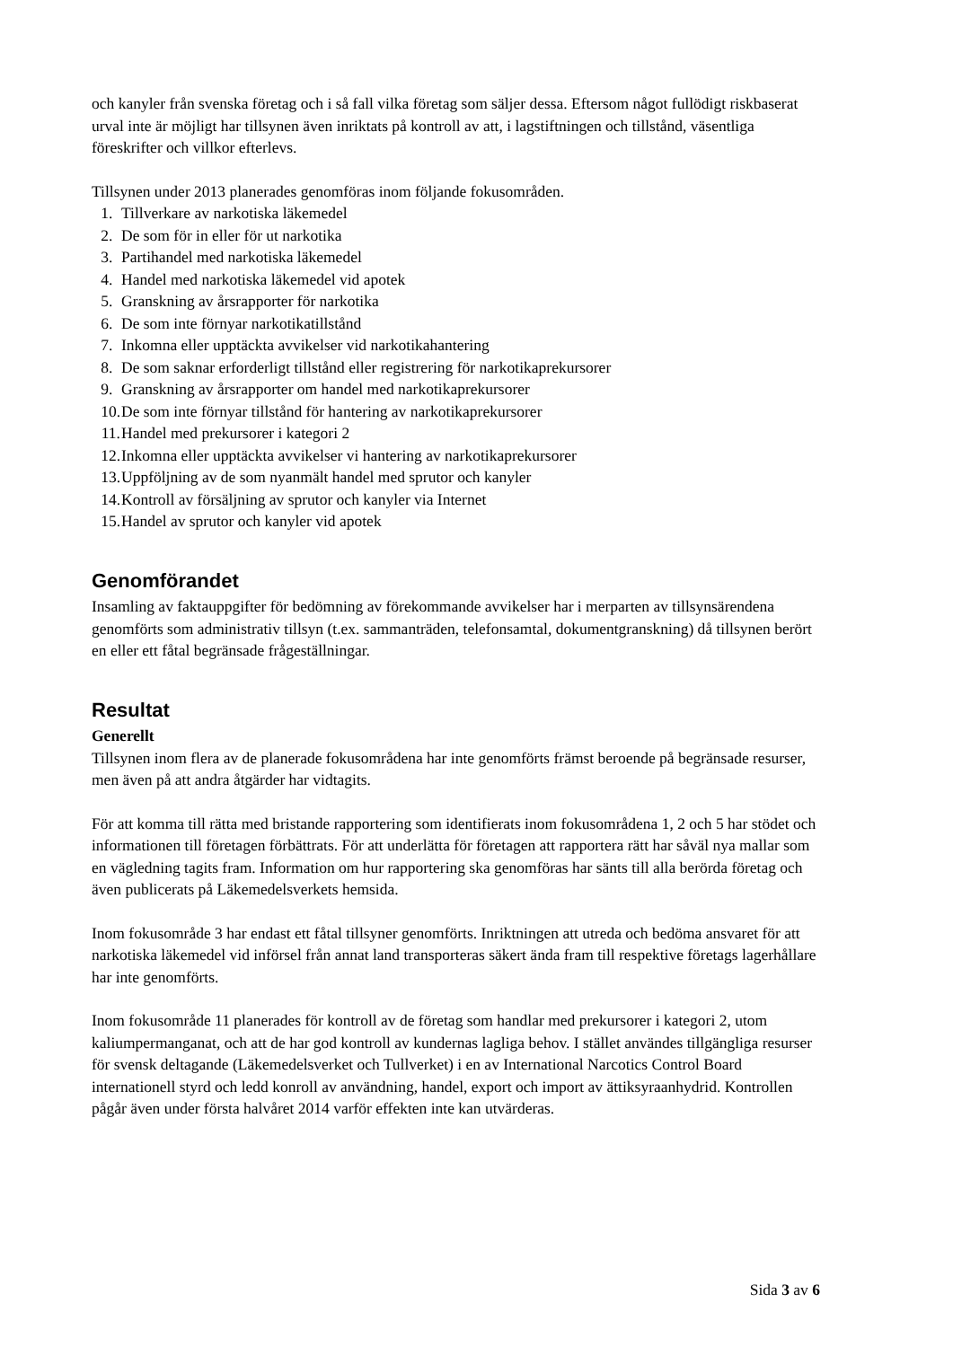och kanyler från svenska företag och i så fall vilka företag som säljer dessa. Eftersom något fullödigt riskbaserat urval inte är möjligt har tillsynen även inriktats på kontroll av att, i lagstiftningen och tillstånd, väsentliga föreskrifter och villkor efterlevs.
Tillsynen under 2013 planerades genomföras inom följande fokusområden.
1. Tillverkare av narkotiska läkemedel
2. De som för in eller för ut narkotika
3. Partihandel med narkotiska läkemedel
4. Handel med narkotiska läkemedel vid apotek
5. Granskning av årsrapporter för narkotika
6. De som inte förnyar narkotikatillstånd
7. Inkomna eller upptäckta avvikelser vid narkotikahantering
8. De som saknar erforderligt tillstånd eller registrering för narkotikaprekursorer
9. Granskning av årsrapporter om handel med narkotikaprekursorer
10. De som inte förnyar tillstånd för hantering av narkotikaprekursorer
11. Handel med prekursorer i kategori 2
12. Inkomna eller upptäckta avvikelser vi hantering av narkotikaprekursorer
13. Uppföljning av de som nyanmält handel med sprutor och kanyler
14. Kontroll av försäljning av sprutor och kanyler via Internet
15. Handel av sprutor och kanyler vid apotek
Genomförandet
Insamling av faktauppgifter för bedömning av förekommande avvikelser har i merparten av tillsynsärendena genomförts som administrativ tillsyn (t.ex. sammanträden, telefonsamtal, dokumentgranskning) då tillsynen berört en eller ett fåtal begränsade frågeställningar.
Resultat
Generellt
Tillsynen inom flera av de planerade fokusområdena har inte genomförts främst beroende på begränsade resurser, men även på att andra åtgärder har vidtagits.
För att komma till rätta med bristande rapportering som identifierats inom fokusområdena 1, 2 och 5 har stödet och informationen till företagen förbättrats. För att underlätta för företagen att rapportera rätt har såväl nya mallar som en vägledning tagits fram. Information om hur rapportering ska genomföras har sänts till alla berörda företag och även publicerats på Läkemedelsverkets hemsida.
Inom fokusområde 3 har endast ett fåtal tillsyner genomförts. Inriktningen att utreda och bedöma ansvaret för att narkotiska läkemedel vid införsel från annat land transporteras säkert ända fram till respektive företags lagerhållare har inte genomförts.
Inom fokusområde 11 planerades för kontroll av de företag som handlar med prekursorer i kategori 2, utom kaliumpermanganat, och att de har god kontroll av kundernas lagliga behov. I stället användes tillgängliga resurser för svensk deltagande (Läkemedelsverket och Tullverket) i en av International Narcotics Control Board internationell styrd och ledd konroll av användning, handel, export och import av ättiksyraanhydrid. Kontrollen pågår även under första halvåret 2014 varför effekten inte kan utvärderas.
Sida 3 av 6